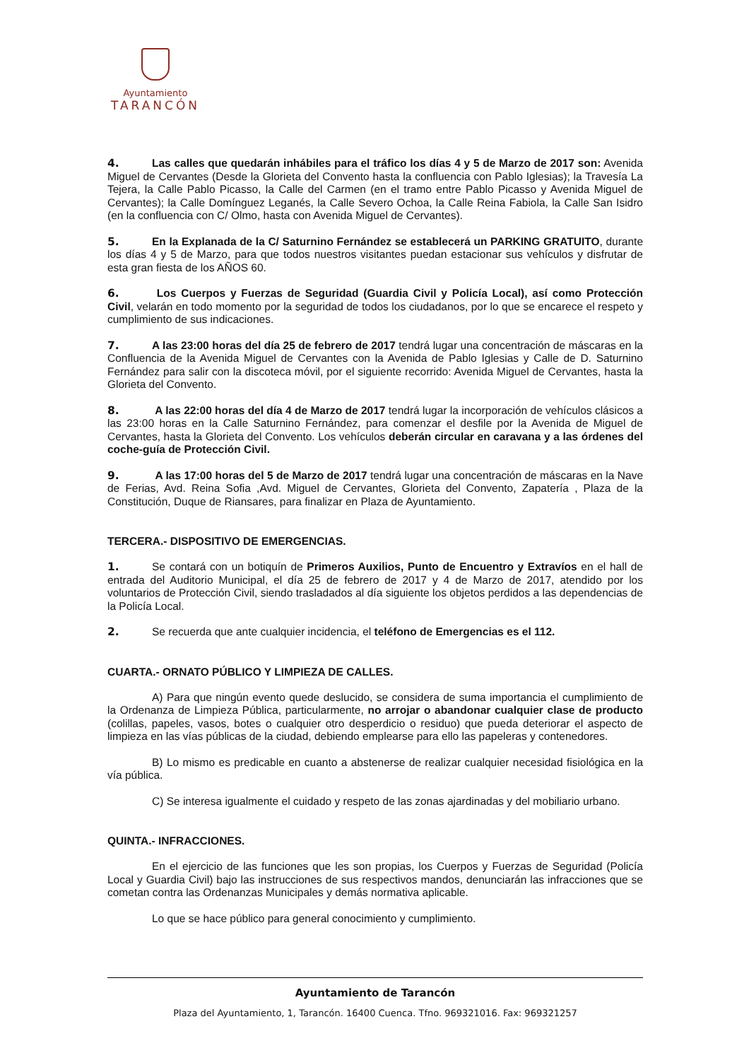Ayuntamiento
TARANCÓN
4. Las calles que quedarán inhábiles para el tráfico los días 4 y 5 de Marzo de 2017 son: Avenida Miguel de Cervantes (Desde la Glorieta del Convento hasta la confluencia con Pablo Iglesias); la Travesía La Tejera, la Calle Pablo Picasso, la Calle del Carmen (en el tramo entre Pablo Picasso y Avenida Miguel de Cervantes); la Calle Domínguez Leganés, la Calle Severo Ochoa, la Calle Reina Fabiola, la Calle San Isidro (en la confluencia con C/ Olmo, hasta con Avenida Miguel de Cervantes).
5. En la Explanada de la C/ Saturnino Fernández se establecerá un PARKING GRATUITO, durante los días 4 y 5 de Marzo, para que todos nuestros visitantes puedan estacionar sus vehículos y disfrutar de esta gran fiesta de los AÑOS 60.
6. Los Cuerpos y Fuerzas de Seguridad (Guardia Civil y Policía Local), así como Protección Civil, velarán en todo momento por la seguridad de todos los ciudadanos, por lo que se encarece el respeto y cumplimiento de sus indicaciones.
7. A las 23:00 horas del día 25 de febrero de 2017 tendrá lugar una concentración de máscaras en la Confluencia de la Avenida Miguel de Cervantes con la Avenida de Pablo Iglesias y Calle de D. Saturnino Fernández para salir con la discoteca móvil, por el siguiente recorrido: Avenida Miguel de Cervantes, hasta la Glorieta del Convento.
8. A las 22:00 horas del día 4 de Marzo de 2017 tendrá lugar la incorporación de vehículos clásicos a las 23:00 horas en la Calle Saturnino Fernández, para comenzar el desfile por la Avenida de Miguel de Cervantes, hasta la Glorieta del Convento. Los vehículos deberán circular en caravana y a las órdenes del coche-guía de Protección Civil.
9. A las 17:00 horas del 5 de Marzo de 2017 tendrá lugar una concentración de máscaras en la Nave de Ferias, Avd. Reina Sofia ,Avd. Miguel de Cervantes, Glorieta del Convento, Zapatería , Plaza de la Constitución, Duque de Riansares, para finalizar en Plaza de Ayuntamiento.
TERCERA.- DISPOSITIVO DE EMERGENCIAS.
1. Se contará con un botiquín de Primeros Auxilios, Punto de Encuentro y Extravíos en el hall de entrada del Auditorio Municipal, el día 25 de febrero de 2017 y 4 de Marzo de 2017, atendido por los voluntarios de Protección Civil, siendo trasladados al día siguiente los objetos perdidos a las dependencias de la Policía Local.
2. Se recuerda que ante cualquier incidencia, el teléfono de Emergencias es el 112.
CUARTA.- ORNATO PÚBLICO Y LIMPIEZA DE CALLES.
A) Para que ningún evento quede deslucido, se considera de suma importancia el cumplimiento de la Ordenanza de Limpieza Pública, particularmente, no arrojar o abandonar cualquier clase de producto (colillas, papeles, vasos, botes o cualquier otro desperdicio o residuo) que pueda deteriorar el aspecto de limpieza en las vías públicas de la ciudad, debiendo emplearse para ello las papeleras y contenedores.
B) Lo mismo es predicable en cuanto a abstenerse de realizar cualquier necesidad fisiológica en la vía pública.
C) Se interesa igualmente el cuidado y respeto de las zonas ajardinadas y del mobiliario urbano.
QUINTA.- INFRACCIONES.
En el ejercicio de las funciones que les son propias, los Cuerpos y Fuerzas de Seguridad (Policía Local y Guardia Civil) bajo las instrucciones de sus respectivos mandos, denunciarán las infracciones que se cometan contra las Ordenanzas Municipales y demás normativa aplicable.
Lo que se hace público para general conocimiento y cumplimiento.
Ayuntamiento de Tarancón
Plaza del Ayuntamiento, 1, Tarancón. 16400 Cuenca. Tfno. 969321016. Fax: 969321257